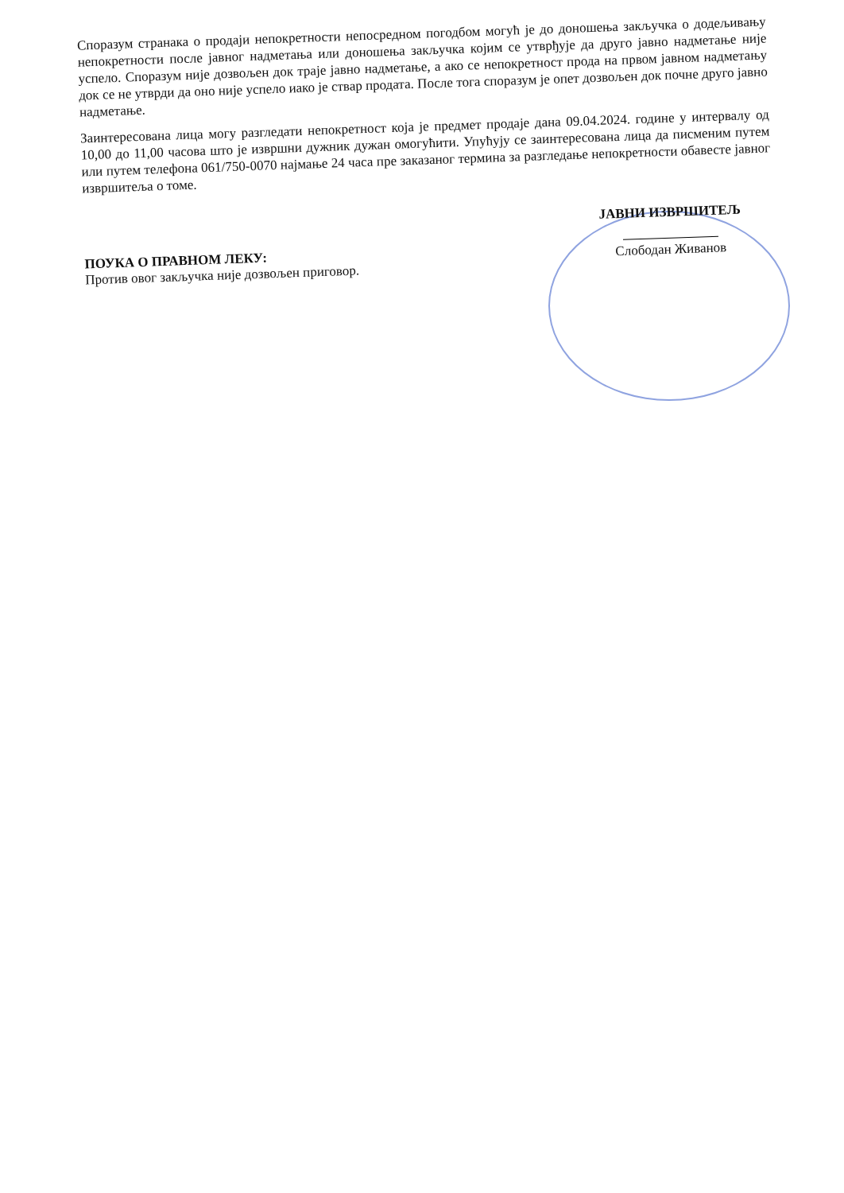Споразум странака о продаји непокретности непосредном погодбом могућ је до доношења закључка о додељивању непокретности после јавног надметања или доношења закључка којим се утврђује да друго јавно надметање није успело. Споразум није дозвољен док траје јавно надметање, а ако се непокретност прода на првом јавном надметању док се не утврди да оно није успело иако је ствар продата. После тога споразум је опет дозвољен док почне друго јавно надметање.
Заинтересована лица могу разгледати непокретност која је предмет продаје дана 09.04.2024. године у интервалу од 10,00 до 11,00 часова што је извршни дужник дужан омогућити. Упућују се заинтересована лица да писменим путем или путем телефона 061/750-0070 најмање 24 часа пре заказаног термина за разгледање непокретности обавесте јавног извршитеља о томе.
ПОУКА О ПРАВНОМ ЛЕКУ:
Против овог закључка није дозвољен приговор.
ЈАВНИ ИЗВРШИТЕЉ
Слободан Живанов